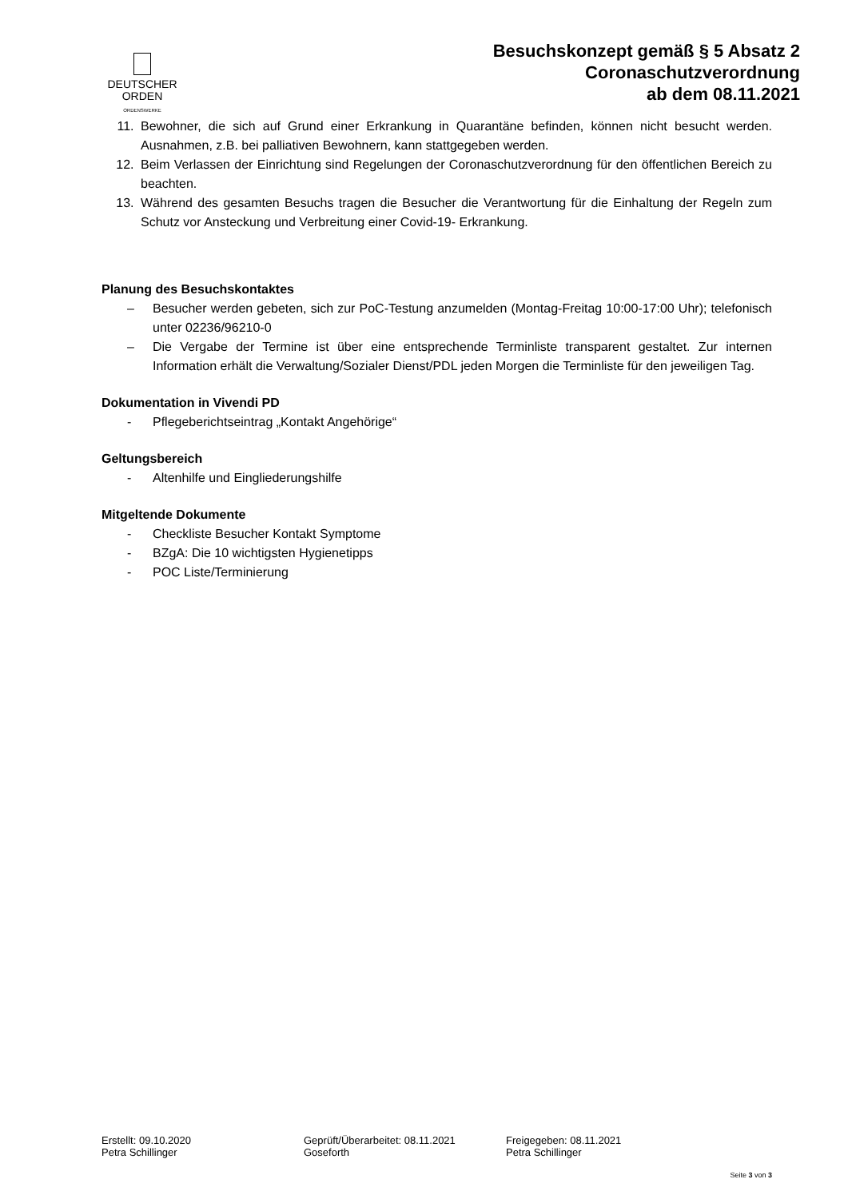DEUTSCHER
ORDEN
ORDENSWERKE
Besuchskonzept gemäß § 5 Absatz 2
Coronaschutzverordnung
ab dem 08.11.2021
11. Bewohner, die sich auf Grund einer Erkrankung in Quarantäne befinden, können nicht besucht werden. Ausnahmen, z.B. bei palliativen Bewohnern, kann stattgegeben werden.
12. Beim Verlassen der Einrichtung sind Regelungen der Coronaschutzverordnung für den öffentlichen Bereich zu beachten.
13. Während des gesamten Besuchs tragen die Besucher die Verantwortung für die Einhaltung der Regeln zum Schutz vor Ansteckung und Verbreitung einer Covid-19- Erkrankung.
Planung des Besuchskontaktes
– Besucher werden gebeten, sich zur PoC-Testung anzumelden (Montag-Freitag 10:00-17:00 Uhr); telefonisch unter 02236/96210-0
– Die Vergabe der Termine ist über eine entsprechende Terminliste transparent gestaltet. Zur internen Information erhält die Verwaltung/Sozialer Dienst/PDL jeden Morgen die Terminliste für den jeweiligen Tag.
Dokumentation in Vivendi PD
- Pflegeberichtseintrag „Kontakt Angehörige“
Geltungsbereich
- Altenhilfe und Eingliederungshilfe
Mitgeltende Dokumente
- Checkliste Besucher Kontakt Symptome
- BZgA: Die 10 wichtigsten Hygienetipps
- POC Liste/Terminierung
Erstellt: 09.10.2020
Petra Schillinger
Geprüft/Überarbeitet: 08.11.2021
Goseforth
Freigegeben: 08.11.2021
Petra Schillinger
Seite 3 von 3